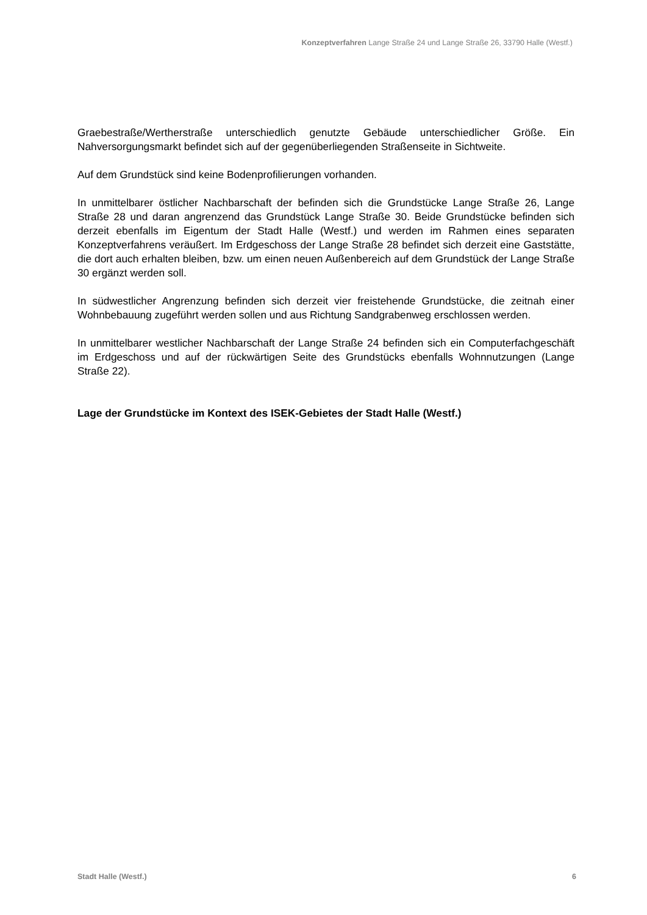Konzeptverfahren Lange Straße 24 und Lange Straße 26, 33790 Halle (Westf.)
Graebestraße/Wertherstraße unterschiedlich genutzte Gebäude unterschiedlicher Größe. Ein Nahversorgungsmarkt befindet sich auf der gegenüberliegenden Straßenseite in Sichtweite.
Auf dem Grundstück sind keine Bodenprofilierungen vorhanden.
In unmittelbarer östlicher Nachbarschaft der befinden sich die Grundstücke Lange Straße 26, Lange Straße 28 und daran angrenzend das Grundstück Lange Straße 30. Beide Grundstücke befinden sich derzeit ebenfalls im Eigentum der Stadt Halle (Westf.) und werden im Rahmen eines separaten Konzeptverfahrens veräußert. Im Erdgeschoss der Lange Straße 28 befindet sich derzeit eine Gaststätte, die dort auch erhalten bleiben, bzw. um einen neuen Außenbereich auf dem Grundstück der Lange Straße 30 ergänzt werden soll.
In südwestlicher Angrenzung befinden sich derzeit vier freistehende Grundstücke, die zeitnah einer Wohnbebauung zugeführt werden sollen und aus Richtung Sandgrabenweg erschlossen werden.
In unmittelbarer westlicher Nachbarschaft der Lange Straße 24 befinden sich ein Computerfachgeschäft im Erdgeschoss und auf der rückwärtigen Seite des Grundstücks ebenfalls Wohnnutzungen (Lange Straße 22).
Lage der Grundstücke im Kontext des ISEK-Gebietes der Stadt Halle (Westf.)
Stadt Halle (Westf.) 6